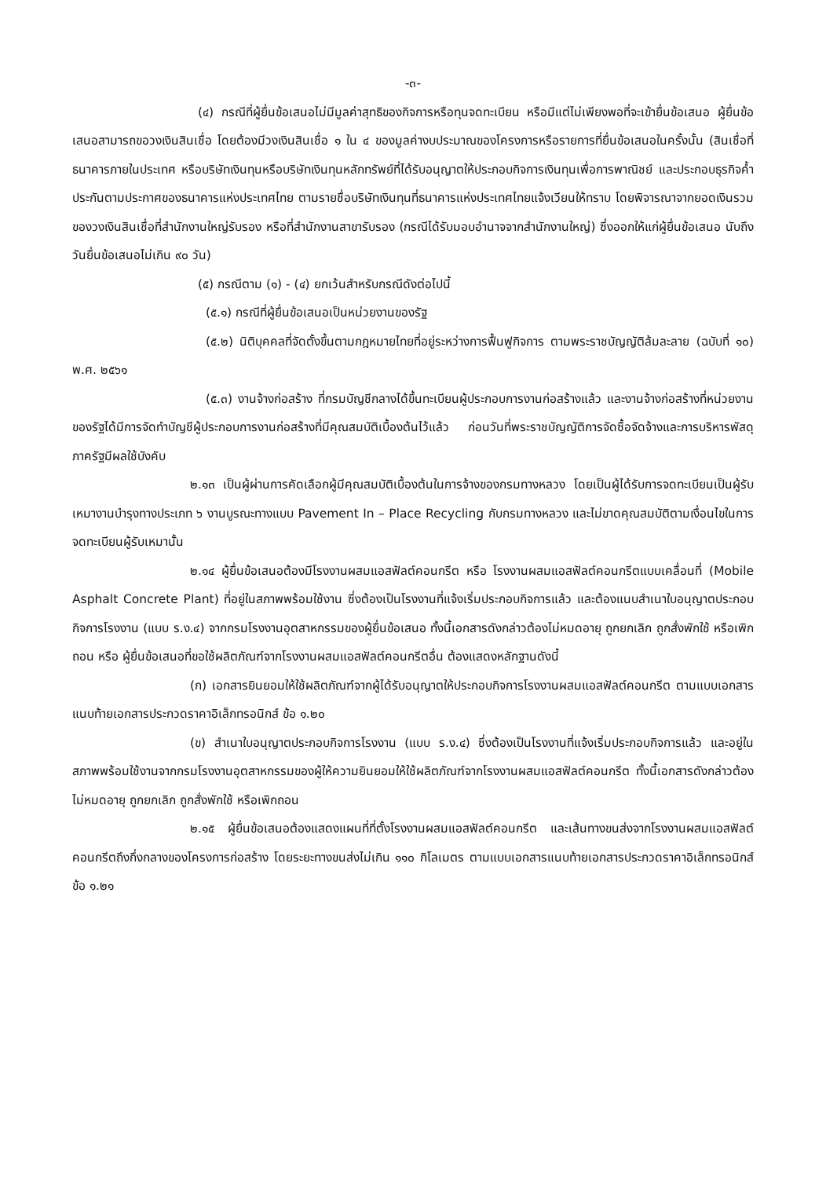-๓-
(๔) กรณีที่ผู้ยื่นข้อเสนอไม่มีมูลค่าสุทธิของกิจการหรือทุนจดทะเบียน หรือมีแต่ไม่เพียงพอที่จะเข้ายื่นข้อเสนอ ผู้ยื่นข้อเสนอสามารถขอวงเงินสินเชื่อ โดยต้องมีวงเงินสินเชื่อ ๑ ใน ๔ ของมูลค่างบประมาณของโครงการหรือรายการที่ยื่นข้อเสนอในครั้งนั้น (สินเชื่อที่ธนาคารภายในประเทศ หรือบริษัทเงินทุนหรือบริษัทเงินทุนหลักทรัพย์ที่ได้รับอนุญาตให้ประกอบกิจการเงินทุนเพื่อการพาณิชย์ และประกอบธุรกิจค้ำประกันตามประกาศของธนาคารแห่งประเทศไทย ตามรายชื่อบริษัทเงินทุนที่ธนาคารแห่งประเทศไทยแจ้งเวียนให้ทราบ โดยพิจารณาจากยอดเงินรวมของวงเงินสินเชื่อที่สำนักงานใหญ่รับรอง หรือที่สำนักงานสาขารับรอง (กรณีได้รับมอบอำนาจจากสำนักงานใหญ่) ซึ่งออกให้แก่ผู้ยื่นข้อเสนอ นับถึงวันยื่นข้อเสนอไม่เกิน ๙๐ วัน)
(๕) กรณีตาม (๑) - (๔) ยกเว้นสำหรับกรณีดังต่อไปนี้
(๕.๑) กรณีที่ผู้ยื่นข้อเสนอเป็นหน่วยงานของรัฐ
(๕.๒) นิติบุคคลที่จัดตั้งขึ้นตามกฎหมายไทยที่อยู่ระหว่างการฟื้นฟูกิจการ ตามพระราชบัญญัติล้มละลาย (ฉบับที่ ๑๐) พ.ศ. ๒๕๖๑
(๕.๓) งานจ้างก่อสร้าง ที่กรมบัญชีกลางได้ขึ้นทะเบียนผู้ประกอบการงานก่อสร้างแล้ว และงานจ้างก่อสร้างที่หน่วยงานของรัฐได้มีการจัดทำบัญชีผู้ประกอบการงานก่อสร้างที่มีคุณสมบัติเบื้องต้นไว้แล้ว ก่อนวันที่พระราชบัญญัติการจัดซื้อจัดจ้างและการบริหารพัสดุภาครัฐมีผลใช้บังคับ
๒.๑๓ เป็นผู้ผ่านการคัดเลือกผู้มีคุณสมบัติเบื้องต้นในการจ้างของกรมทางหลวง โดยเป็นผู้ได้รับการจดทะเบียนเป็นผู้รับเหมางานบำรุงทางประเภท ๖ งานบูรณะทางแบบ Pavement In – Place Recycling กับกรมทางหลวง และไม่ขาดคุณสมบัติตามเงื่อนไขในการจดทะเบียนผู้รับเหมานั้น
๒.๑๔ ผู้ยื่นข้อเสนอต้องมีโรงงานผสมแอสฟัลต์คอนกรีต หรือ โรงงานผสมแอสฟัลต์คอนกรีตแบบเคลื่อนที่ (Mobile Asphalt Concrete Plant) ที่อยู่ในสภาพพร้อมใช้งาน ซึ่งต้องเป็นโรงงานที่แจ้งเริ่มประกอบกิจการแล้ว และต้องแนบสำเนาใบอนุญาตประกอบกิจการโรงงาน (แบบ ร.ง.๔) จากกรมโรงงานอุตสาหกรรมของผู้ยื่นข้อเสนอ ทั้งนี้เอกสารดังกล่าวต้องไม่หมดอายุ ถูกยกเลิก ถูกสั่งพักใช้ หรือเพิกถอน หรือ ผู้ยื่นข้อเสนอที่ขอใช้ผลิตภัณฑ์จากโรงงานผสมแอสฟัลต์คอนกรีตอื่น ต้องแสดงหลักฐานดังนี้
(ก) เอกสารยินยอมให้ใช้ผลิตภัณฑ์จากผู้ได้รับอนุญาตให้ประกอบกิจการโรงงานผสมแอสฟัลต์คอนกรีต ตามแบบเอกสารแนบท้ายเอกสารประกวดราคาอิเล็กทรอนิกส์ ข้อ ๑.๒๐
(ข) สำเนาใบอนุญาตประกอบกิจการโรงงาน (แบบ ร.ง.๔) ซึ่งต้องเป็นโรงงานที่แจ้งเริ่มประกอบกิจการแล้ว และอยู่ในสภาพพร้อมใช้งานจากกรมโรงงานอุตสาหกรรมของผู้ให้ความยินยอมให้ใช้ผลิตภัณฑ์จากโรงงานผสมแอสฟัลต์คอนกรีต ทั้งนี้เอกสารดังกล่าวต้องไม่หมดอายุ ถูกยกเลิก ถูกสั่งพักใช้ หรือเพิกถอน
๒.๑๕ ผู้ยื่นข้อเสนอต้องแสดงแผนที่ที่ตั้งโรงงานผสมแอสฟัลต์คอนกรีต และเส้นทางขนส่งจากโรงงานผสมแอสฟัลต์คอนกรีตถึงกึ่งกลางของโครงการก่อสร้าง โดยระยะทางขนส่งไม่เกิน ๑๑๐ กิโลเมตร ตามแบบเอกสารแนบท้ายเอกสารประกวดราคาอิเล็กทรอนิกส์ ข้อ ๑.๒๑